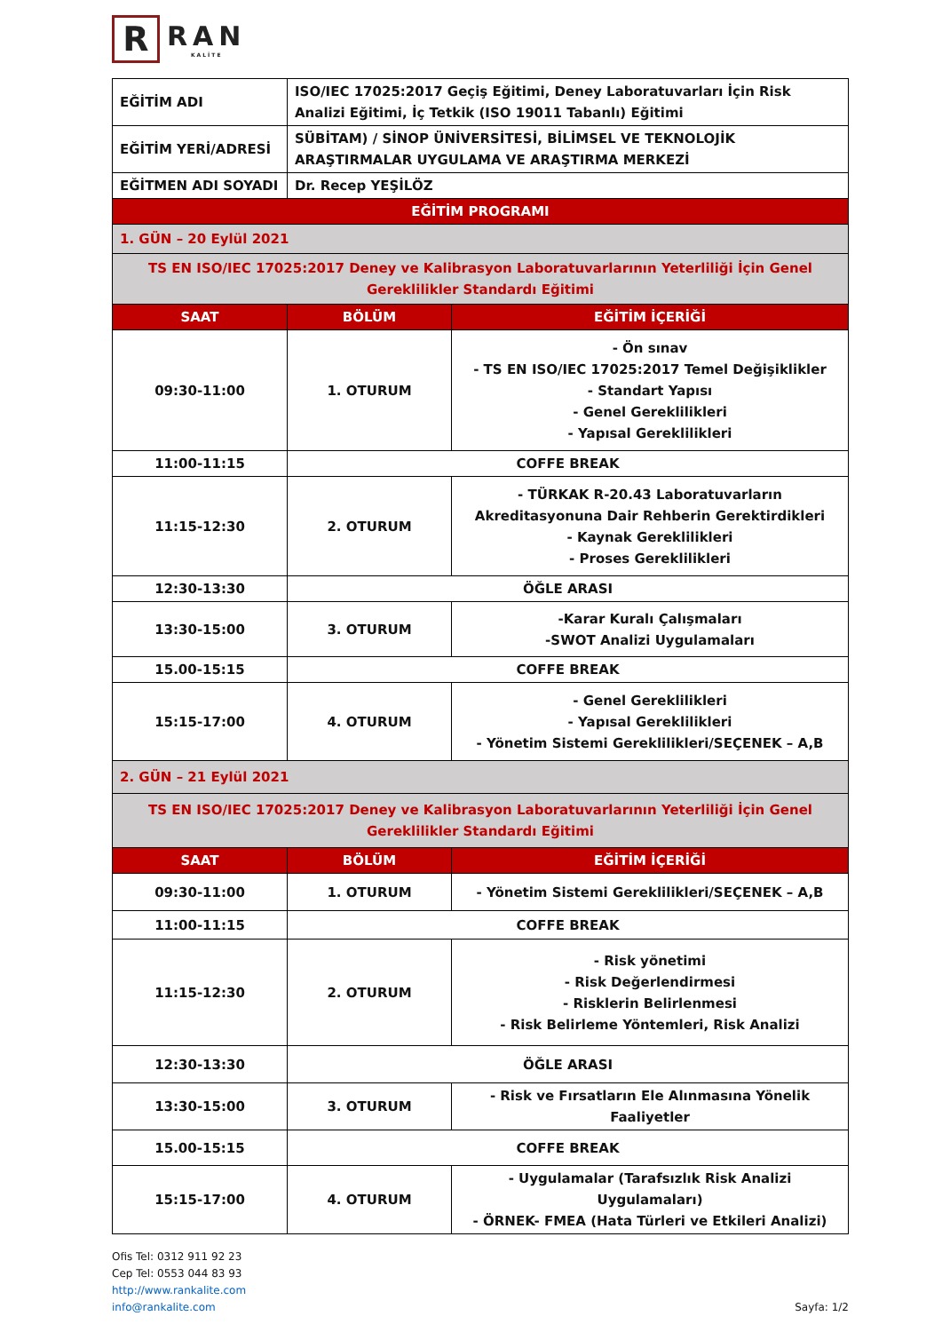R
RAN
KALİTE
| EĞİTİM ADI | ISO/IEC 17025:2017 Geçiş Eğitimi, Deney Laboratuvarları İçin Risk Analizi Eğitimi, İç Tetkik (ISO 19011 Tabanlı) Eğitimi | |
| EĞİTİM YERİ/ADRESİ | SÜBİTAM) / SİNOP ÜNİVERSİTESİ, BİLİMSEL VE TEKNOLOJİK ARAŞTIRMALAR UYGULAMA VE ARAŞTIRMA MERKEZİ | |
| EĞİTMEN ADI SOYADI | Dr. Recep YEŞİLÖZ | |
| EĞİTİM PROGRAMI | | |
| 1. GÜN – 20 Eylül 2021 | | |
| TS EN ISO/IEC 17025:2017 Deney ve Kalibrasyon Laboratuvarlarının Yeterliliği İçin Genel Gereklilikler Standardı Eğitimi | | |
| SAAT | BÖLÜM | EĞİTİM İÇERİĞİ |
| 09:30-11:00 | 1. OTURUM | - Ön sınav - TS EN ISO/IEC 17025:2017 Temel Değişiklikler - Standart Yapısı - Genel Gereklilikleri - Yapısal Gereklilikleri |
| 11:00-11:15 | COFFE BREAK | |
| 11:15-12:30 | 2. OTURUM | - TÜRKAK R-20.43 Laboratuvarların Akreditasyonuna Dair Rehberin Gerektirdikleri - Kaynak Gereklilikleri - Proses Gereklilikleri |
| 12:30-13:30 | ÖĞLE ARASI | |
| 13:30-15:00 | 3. OTURUM | -Karar Kuralı Çalışmaları -SWOT Analizi Uygulamaları |
| 15.00-15:15 | COFFE BREAK | |
| 15:15-17:00 | 4. OTURUM | - Genel Gereklilikleri - Yapısal Gereklilikleri - Yönetim Sistemi Gereklilikleri/SEÇENEK – A,B |
| 2. GÜN – 21 Eylül 2021 | | |
| TS EN ISO/IEC 17025:2017 Deney ve Kalibrasyon Laboratuvarlarının Yeterliliği İçin Genel Gereklilikler Standardı Eğitimi | | |
| SAAT | BÖLÜM | EĞİTİM İÇERİĞİ |
| 09:30-11:00 | 1. OTURUM | - Yönetim Sistemi Gereklilikleri/SEÇENEK – A,B |
| 11:00-11:15 | COFFE BREAK | |
| 11:15-12:30 | 2. OTURUM | - Risk yönetimi - Risk Değerlendirmesi - Risklerin Belirlenmesi - Risk Belirleme Yöntemleri, Risk Analizi |
| 12:30-13:30 | ÖĞLE ARASI | |
| 13:30-15:00 | 3. OTURUM | - Risk ve Fırsatların Ele Alınmasına Yönelik Faaliyetler |
| 15.00-15:15 | COFFE BREAK | |
| 15:15-17:00 | 4. OTURUM | - Uygulamalar (Tarafsızlık Risk Analizi Uygulamaları) - ÖRNEK- FMEA (Hata Türleri ve Etkileri Analizi) |
Ofis Tel: 0312 911 92 23
Cep Tel: 0553 044 83 93
http://www.rankalite.com
info@rankalite.com
Sayfa: 1/2